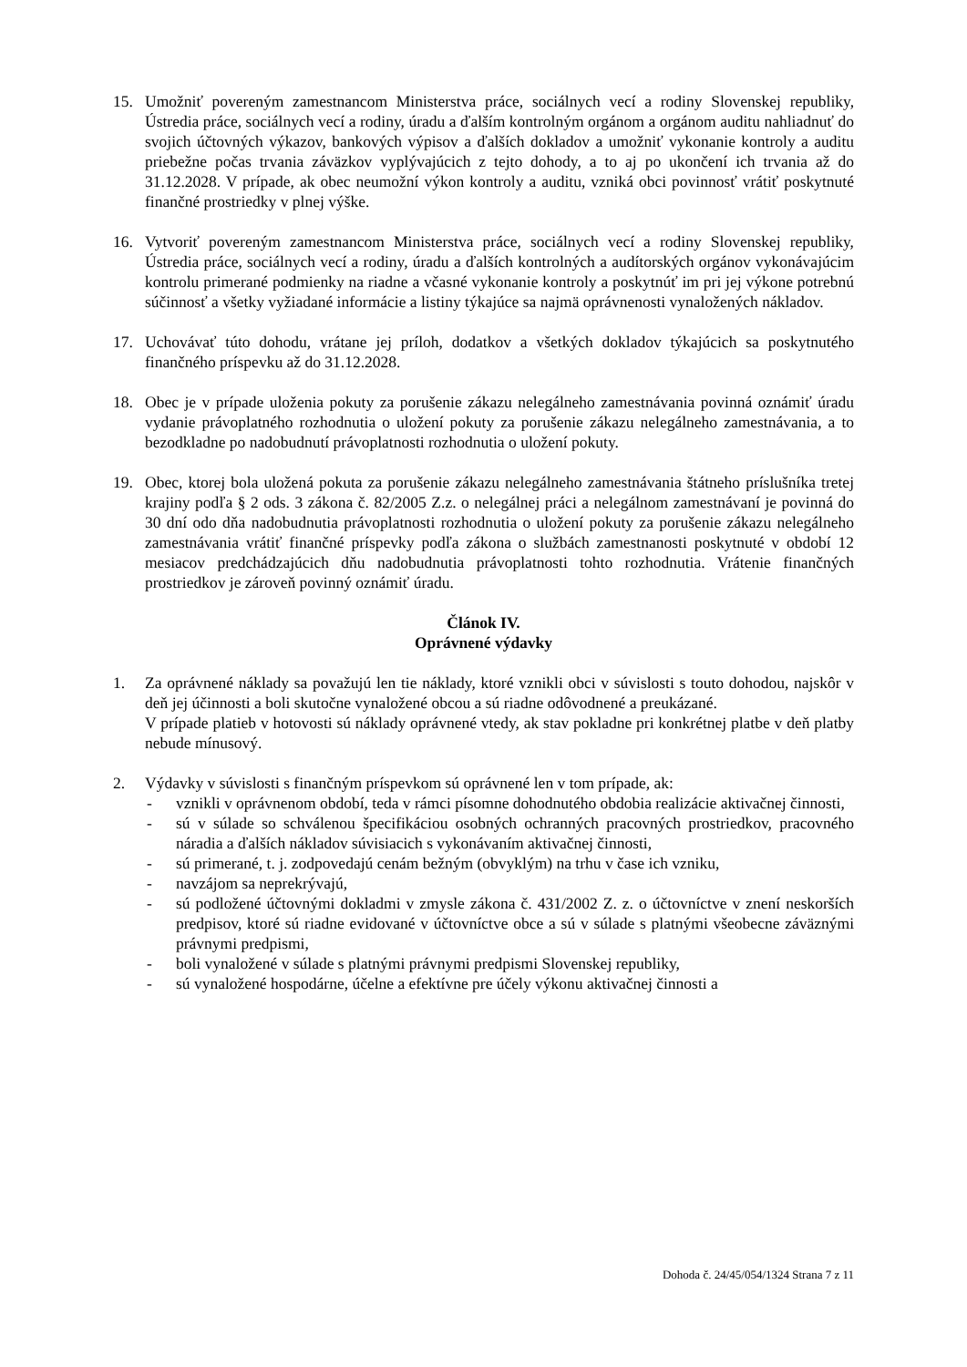15. Umožniť povereným zamestnancom Ministerstva práce, sociálnych vecí a rodiny Slovenskej republiky, Ústredia práce, sociálnych vecí a rodiny, úradu a ďalším kontrolným orgánom a orgánom auditu nahliadnuť do svojich účtovných výkazov, bankových výpisov a ďalších dokladov a umožniť vykonanie kontroly a auditu priebežne počas trvania záväzkov vyplývajúcich z tejto dohody, a to aj po ukončení ich trvania až do 31.12.2028. V prípade, ak obec neumožní výkon kontroly a auditu, vzniká obci povinnosť vrátiť poskytnuté finančné prostriedky v plnej výške.
16. Vytvoriť povereným zamestnancom Ministerstva práce, sociálnych vecí a rodiny Slovenskej republiky, Ústredia práce, sociálnych vecí a rodiny, úradu a ďalších kontrolných a audítorských orgánov vykonávajúcim kontrolu primerané podmienky na riadne a včasné vykonanie kontroly a poskytnúť im pri jej výkone potrebnú súčinnosť a všetky vyžiadané informácie a listiny týkajúce sa najmä oprávnenosti vynaložených nákladov.
17. Uchovávať túto dohodu, vrátane jej príloh, dodatkov a všetkých dokladov týkajúcich sa poskytnutého finančného príspevku až do 31.12.2028.
18. Obec je v prípade uloženia pokuty za porušenie zákazu nelegálneho zamestnávania povinná oznámiť úradu vydanie právoplatného rozhodnutia o uložení pokuty za porušenie zákazu nelegálneho zamestnávania, a to bezodkladne po nadobudnutí právoplatnosti rozhodnutia o uložení pokuty.
19. Obec, ktorej bola uložená pokuta za porušenie zákazu nelegálneho zamestnávania štátneho príslušníka tretej krajiny podľa § 2 ods. 3 zákona č. 82/2005 Z.z. o nelegálnej práci a nelegálnom zamestnávaní je povinná do 30 dní odo dňa nadobudnutia právoplatnosti rozhodnutia o uložení pokuty za porušenie zákazu nelegálneho zamestnávania vrátiť finančné príspevky podľa zákona o službách zamestnanosti poskytnuté v období 12 mesiacov predchádzajúcich dňu nadobudnutia právoplatnosti tohto rozhodnutia. Vrátenie finančných prostriedkov je zároveň povinný oznámiť úradu.
Článok IV.
Oprávnené výdavky
1. Za oprávnené náklady sa považujú len tie náklady, ktoré vznikli obci v súvislosti s touto dohodou, najskôr v deň jej účinnosti a boli skutočne vynaložené obcou a sú riadne odôvodnené a preukázané.
V prípade platieb v hotovosti sú náklady oprávnené vtedy, ak stav pokladne pri konkrétnej platbe v deň platby nebude mínusový.
2. Výdavky v súvislosti s finančným príspevkom sú oprávnené len v tom prípade, ak:
- vznikli v oprávnenom období, teda v rámci písomne dohodnutého obdobia realizácie aktivačnej činnosti,
- sú v súlade so schválenou špecifikáciou osobných ochranných pracovných prostriedkov, pracovného náradia a ďalších nákladov súvisiacich s vykonávaním aktivačnej činnosti,
- sú primerané, t. j. zodpovedajú cenám bežným (obvyklým) na trhu v čase ich vzniku,
- navzájom sa neprekrývajú,
- sú podložené účtovnými dokladmi v zmysle zákona č. 431/2002 Z. z. o účtovníctve v znení neskorších predpisov, ktoré sú riadne evidované v účtovníctve obce a sú v súlade s platnými všeobecne záväznými právnymi predpismi,
- boli vynaložené v súlade s platnými právnymi predpismi Slovenskej republiky,
- sú vynaložené hospodárne, účelne a efektívne pre účely výkonu aktivačnej činnosti a
Dohoda č. 24/45/054/1324 Strana 7 z 11